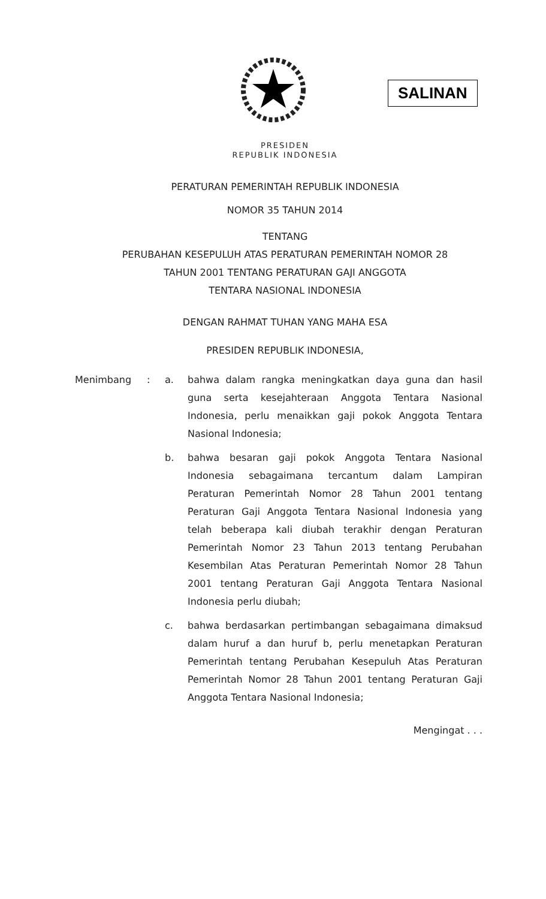SALINAN
PRESIDEN
REPUBLIK INDONESIA
PERATURAN PEMERINTAH REPUBLIK INDONESIA
NOMOR 35 TAHUN 2014
TENTANG
PERUBAHAN KESEPULUH ATAS PERATURAN PEMERINTAH NOMOR 28
TAHUN 2001 TENTANG PERATURAN GAJI ANGGOTA
TENTARA NASIONAL INDONESIA
DENGAN RAHMAT TUHAN YANG MAHA ESA
PRESIDEN REPUBLIK INDONESIA,
Menimbang : a. bahwa dalam rangka meningkatkan daya guna dan hasil guna serta kesejahteraan Anggota Tentara Nasional Indonesia, perlu menaikkan gaji pokok Anggota Tentara Nasional Indonesia;
b. bahwa besaran gaji pokok Anggota Tentara Nasional Indonesia sebagaimana tercantum dalam Lampiran Peraturan Pemerintah Nomor 28 Tahun 2001 tentang Peraturan Gaji Anggota Tentara Nasional Indonesia yang telah beberapa kali diubah terakhir dengan Peraturan Pemerintah Nomor 23 Tahun 2013 tentang Perubahan Kesembilan Atas Peraturan Pemerintah Nomor 28 Tahun 2001 tentang Peraturan Gaji Anggota Tentara Nasional Indonesia perlu diubah;
c. bahwa berdasarkan pertimbangan sebagaimana dimaksud dalam huruf a dan huruf b, perlu menetapkan Peraturan Pemerintah tentang Perubahan Kesepuluh Atas Peraturan Pemerintah Nomor 28 Tahun 2001 tentang Peraturan Gaji Anggota Tentara Nasional Indonesia;
Mengingat . . .